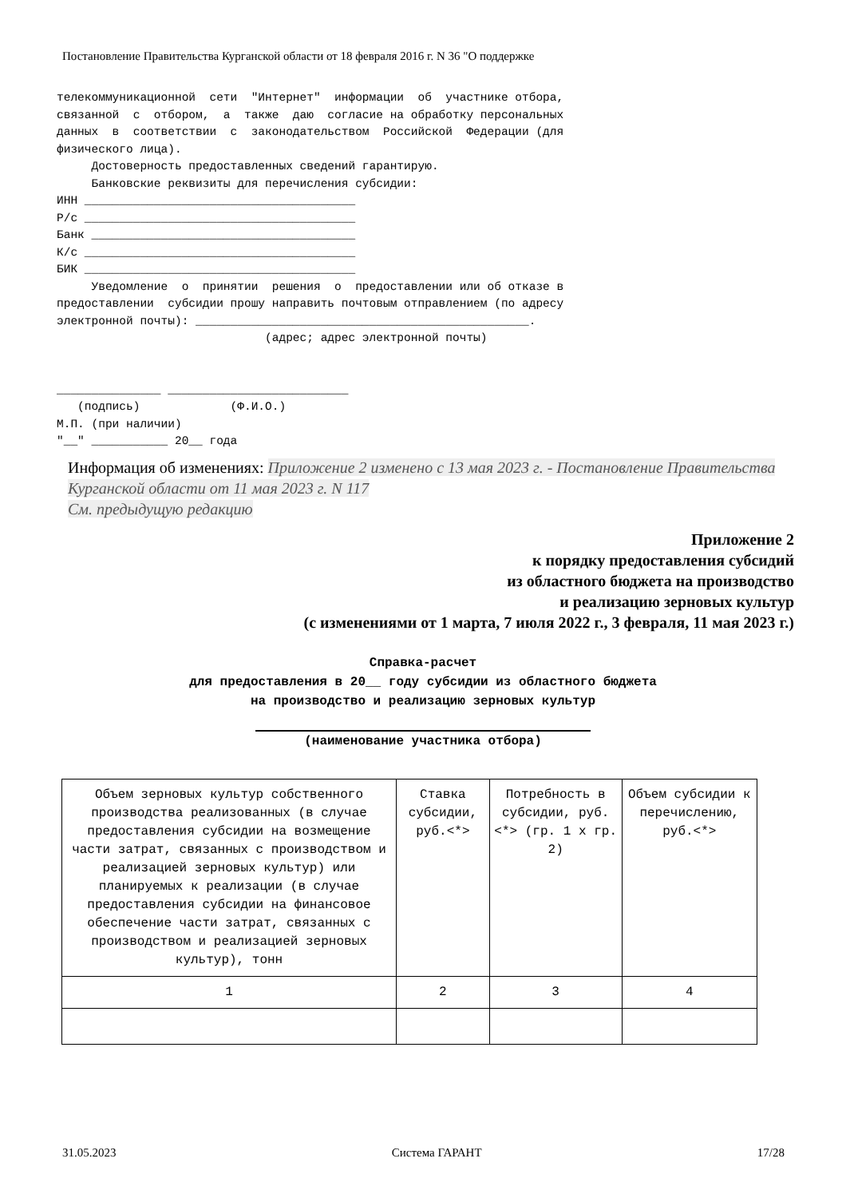Постановление Правительства Курганской области от 18 февраля 2016 г. N 36 "О поддержке
телекоммуникационной  сети  "Интернет"  информации  об  участнике отбора,
связанной  с  отбором,  а  также  даю  согласие на обработку персональных
данных  в  соответствии  с  законодательством  Российской  Федерации (для
физического лица).
     Достоверность предоставленных сведений гарантирую.
     Банковские реквизиты для перечисления субсидии:
ИНН _______________________________________
Р/с _______________________________________
Банк ______________________________________
К/с _______________________________________
БИК _______________________________________
     Уведомление  о  принятии  решения  о  предоставлении или об отказе в
предоставлении  субсидии прошу направить почтовым отправлением (по адресу
электронной почты): ________________________________________________.
                              (адрес; адрес электронной почты)


_______________ __________________________
   (подпись)             (Ф.И.О.)
М.П. (при наличии)
"__" ___________ 20__ года
Информация об изменениях: Приложение 2 изменено с 13 мая 2023 г. - Постановление Правительства Курганской области от 11 мая 2023 г. N 117
См. предыдущую редакцию
Приложение 2
к порядку предоставления субсидий
из областного бюджета на производство
и реализацию зерновых культур
(с изменениями от 1 марта, 7 июля 2022 г., 3 февраля, 11 мая 2023 г.)
Справка-расчет
для предоставления в 20__ году субсидии из областного бюджета
на производство и реализацию зерновых культур
(наименование участника отбора)
| Объем зерновых культур собственного производства реализованных (в случае предоставления субсидии на возмещение части затрат, связанных с производством и реализацией зерновых культур) или планируемых к реализации (в случае предоставления субсидии на финансовое обеспечение части затрат, связанных с производством и реализацией зерновых культур), тонн | Ставка субсидии, руб.<*> | Потребность в субсидии, руб.<*> (гр. 1 x гр. 2) | Объем субсидии к перечислению, руб.<*> |
| --- | --- | --- | --- |
| 1 | 2 | 3 | 4 |
31.05.2023 Система ГАРАНТ 17/28